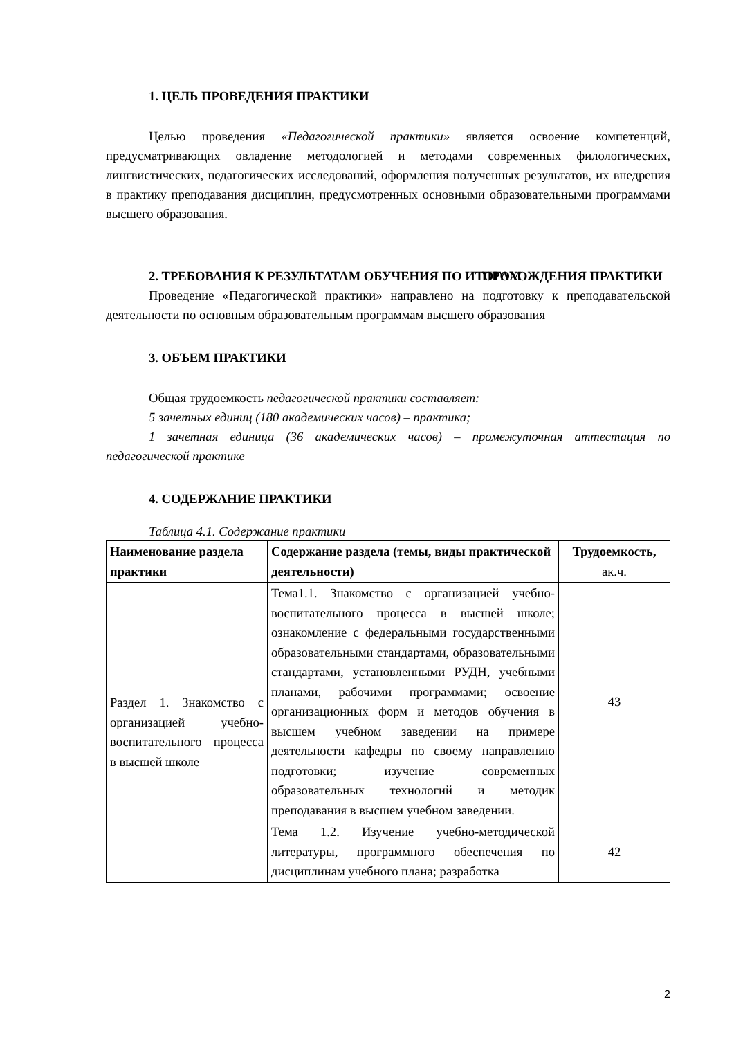1. ЦЕЛЬ ПРОВЕДЕНИЯ ПРАКТИКИ
Целью проведения «Педагогической практики» является освоение компетенций, предусматривающих овладение методологией и методами современных филологических, лингвистических, педагогических исследований, оформления полученных результатов, их внедрения в практику преподавания дисциплин, предусмотренных основными образовательными программами высшего образования.
2. ТРЕБОВАНИЯ К РЕЗУЛЬТАТАМ ОБУЧЕНИЯ ПО ИТОГАМ ПРОХОЖДЕНИЯ ПРАКТИКИ
Проведение «Педагогической практики» направлено на подготовку к преподавательской деятельности по основным образовательным программам высшего образования
3. ОБЪЕМ ПРАКТИКИ
Общая трудоемкость педагогической практики составляет:
5 зачетных единиц (180 академических часов) – практика;
1 зачетная единица (36 академических часов) – промежуточная аттестация по педагогической практике
4. СОДЕРЖАНИЕ ПРАКТИКИ
Таблица 4.1. Содержание практики
| Наименование раздела практики | Содержание раздела (темы, виды практической деятельности) | Трудоемкость, ак.ч. |
| --- | --- | --- |
| Раздел 1. Знакомство с организацией учебно-воспитательного процесса в высшей школе | Тема1.1. Знакомство с организацией учебно-воспитательного процесса в высшей школе; ознакомление с федеральными государственными образовательными стандартами, образовательными стандартами, установленными РУДН, учебными планами, рабочими программами; освоение организационных форм и методов обучения в высшем учебном заведении на примере деятельности кафедры по своему направлению подготовки; изучение современных образовательных технологий и методик преподавания в высшем учебном заведении. | 43 |
| | Тема 1.2. Изучение учебно-методической литературы, программного обеспечения по дисциплинам учебного плана; разработка | 42 |
2